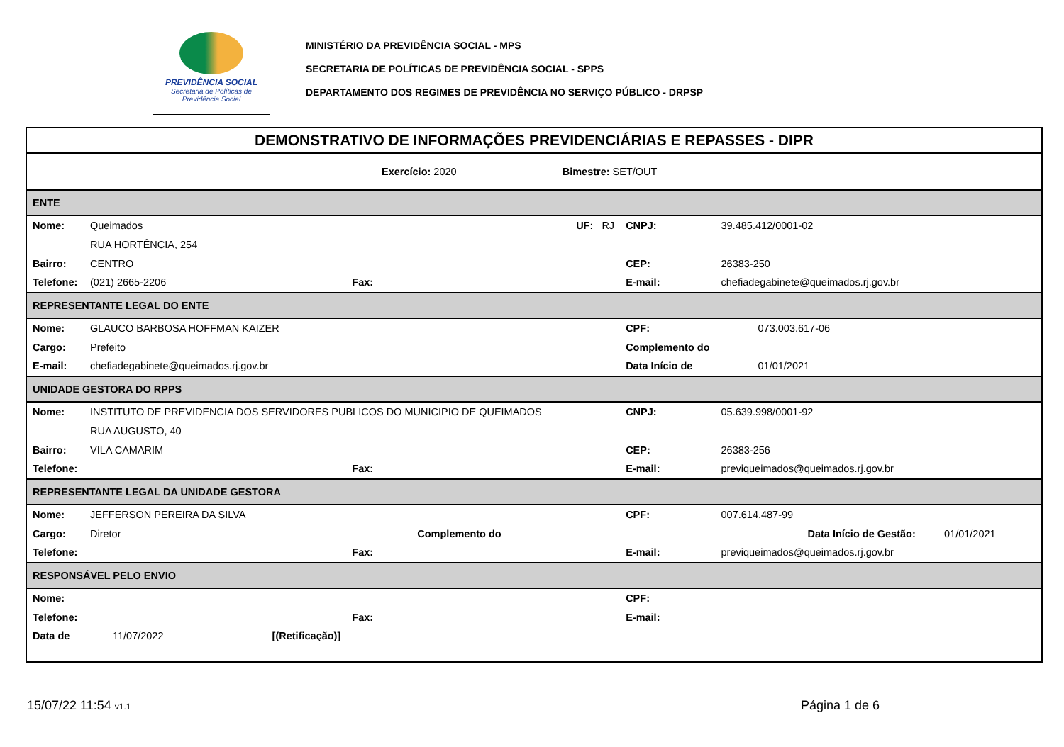PREVIDÊNCIA SOCIAL
Secretaria de Políticas de Previdência Social
MINISTÉRIO DA PREVIDÊNCIA SOCIAL - MPS
SECRETARIA DE POLÍTICAS DE PREVIDÊNCIA SOCIAL - SPPS
DEPARTAMENTO DOS REGIMES DE PREVIDÊNCIA NO SERVIÇO PÚBLICO - DRPSP
| DEMONSTRATIVO DE INFORMAÇÕES PREVIDENCIÁRIAS E REPASSES - DIPR | | | | | |
| Exercício: 2020 Bimestre: SET/OUT | | | | | |
| ENTE | | | | | |
| Nome: | Queimados | | UF: RJ | CNPJ: | 39.485.412/0001-02 |
| | RUA HORTÊNCIA, 254 | | | | |
| Bairro: | CENTRO | | | CEP: | 26383-250 |
| Telefone: | (021) 2665-2206 | Fax: | | E-mail: | chefiadegabinete@queimados.rj.gov.br |
| REPRESENTANTE LEGAL DO ENTE | | | | | |
| Nome: | GLAUCO BARBOSA HOFFMAN KAIZER | | | CPF: | 073.003.617-06 |
| Cargo: | Prefeito | | | Complemento do | |
| E-mail: | chefiadegabinete@queimados.rj.gov.br | | | Data Início de | 01/01/2021 |
| UNIDADE GESTORA DO RPPS | | | | | |
| Nome: | INSTITUTO DE PREVIDENCIA DOS SERVIDORES PUBLICOS DO MUNICIPIO DE QUEIMADOS | | | CNPJ: | 05.639.998/0001-92 |
| | RUA AUGUSTO, 40 | | | | |
| Bairro: | VILA CAMARIM | | | CEP: | 26383-256 |
| Telefone: | | Fax: | | E-mail: | previqueimados@queimados.rj.gov.br |
| REPRESENTANTE LEGAL DA UNIDADE GESTORA | | | | | |
| Nome: | JEFFERSON PEREIRA DA SILVA | | | CPF: | 007.614.487-99 |
| Cargo: | Diretor | Complemento do | | | Data Início de Gestão: 01/01/2021 |
| Telefone: | | Fax: | | E-mail: | previqueimados@queimados.rj.gov.br |
| RESPONSÁVEL PELO ENVIO | | | | | |
| Nome: | | | | CPF: | |
| Telefone: | | Fax: | | E-mail: | |
| Data de | 11/07/2022 [(Retificação)] | | | | |
15/07/22 11:54 v1.1 Página 1 de 6